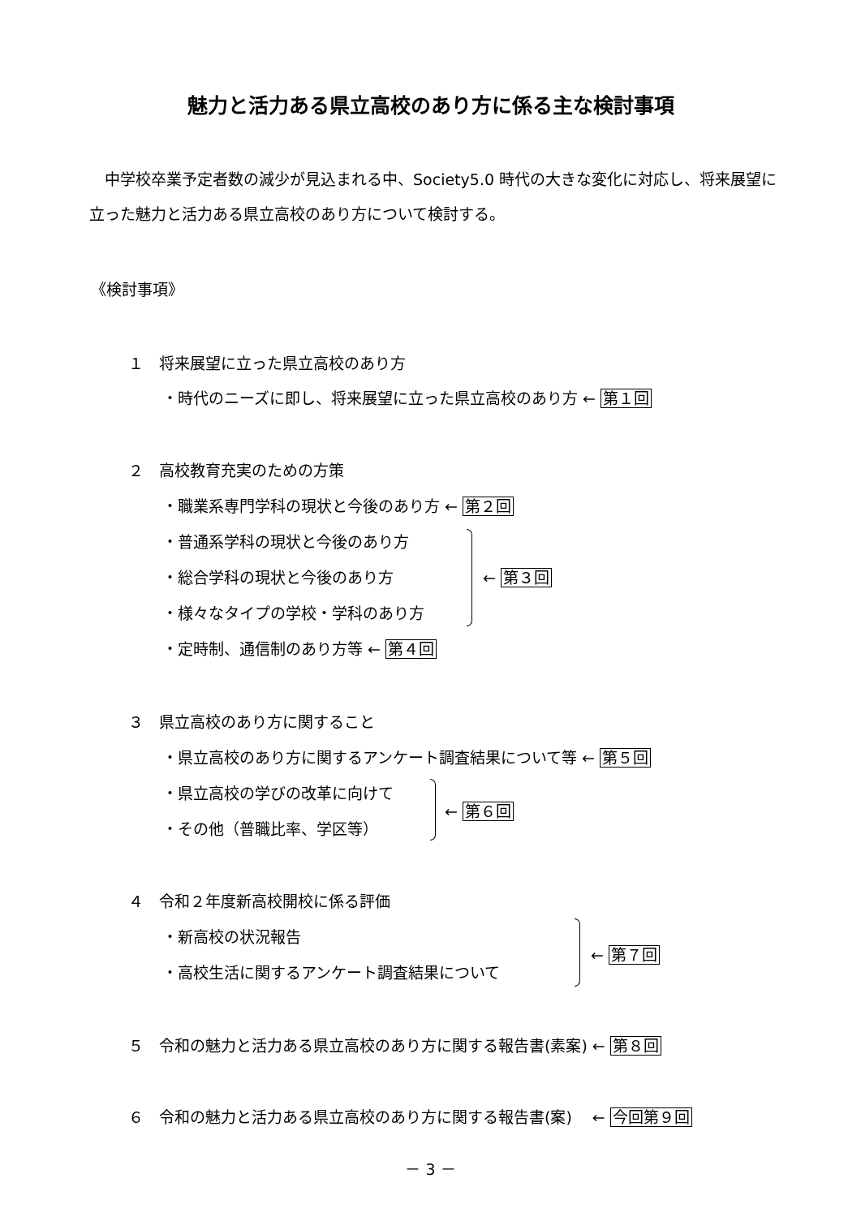魅力と活力ある県立高校のあり方に係る主な検討事項
　中学校卒業予定者数の減少が見込まれる中、Society5.0 時代の大きな変化に対応し、将来展望に立った魅力と活力ある県立高校のあり方について検討する。
《検討事項》
１　将来展望に立った県立高校のあり方
・時代のニーズに即し、将来展望に立った県立高校のあり方 ← 第１回
２　高校教育充実のための方策
・職業系専門学科の現状と今後のあり方 ← 第２回
・普通系学科の現状と今後のあり方
・総合学科の現状と今後のあり方
・様々なタイプの学校・学科のあり方
← 第３回
・定時制、通信制のあり方等 ← 第４回
３　県立高校のあり方に関すること
・県立高校のあり方に関するアンケート調査結果について等 ← 第５回
・県立高校の学びの改革に向けて
・その他（普職比率、学区等）
← 第６回
４　令和２年度新高校開校に係る評価
・新高校の状況報告
・高校生活に関するアンケート調査結果について
← 第７回
５　令和の魅力と活力ある県立高校のあり方に関する報告書(素案) ← 第８回
６　令和の魅力と活力ある県立高校のあり方に関する報告書(案)　 ← 今回第９回
－ 3 －